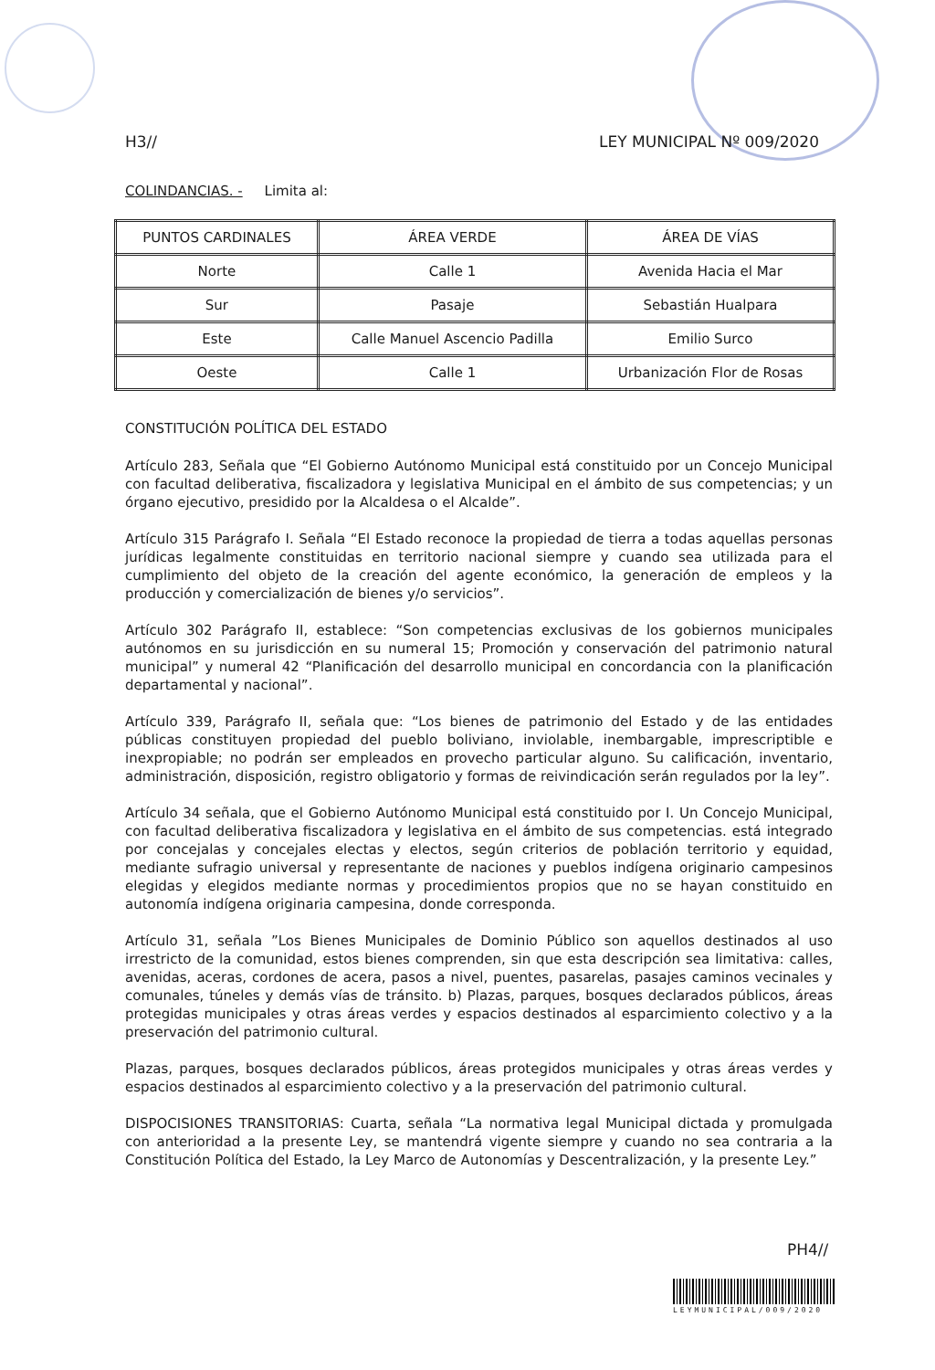H3// LEY MUNICIPAL Nº 009/2020
COLINDANCIAS. - Limita al:
| PUNTOS CARDINALES | ÁREA VERDE | ÁREA DE VÍAS |
| --- | --- | --- |
| Norte | Calle 1 | Avenida Hacia el Mar |
| Sur | Pasaje | Sebastián Hualpara |
| Este | Calle Manuel Ascencio Padilla | Emilio Surco |
| Oeste | Calle 1 | Urbanización Flor de Rosas |
CONSTITUCIÓN POLÍTICA DEL ESTADO
Artículo 283, Señala que “El Gobierno Autónomo Municipal está constituido por un Concejo Municipal con facultad deliberativa, fiscalizadora y legislativa Municipal en el ámbito de sus competencias; y un órgano ejecutivo, presidido por la Alcaldesa o el Alcalde”.
Artículo 315 Parágrafo I. Señala “El Estado reconoce la propiedad de tierra a todas aquellas personas jurídicas legalmente constituidas en territorio nacional siempre y cuando sea utilizada para el cumplimiento del objeto de la creación del agente económico, la generación de empleos y la producción y comercialización de bienes y/o servicios”.
Artículo 302 Parágrafo II, establece: “Son competencias exclusivas de los gobiernos municipales autónomos en su jurisdicción en su numeral 15; Promoción y conservación del patrimonio natural municipal” y numeral 42 “Planificación del desarrollo municipal en concordancia con la planificación departamental y nacional”.
Artículo 339, Parágrafo II, señala que: “Los bienes de patrimonio del Estado y de las entidades públicas constituyen propiedad del pueblo boliviano, inviolable, inembargable, imprescriptible e inexpropiable; no podrán ser empleados en provecho particular alguno. Su calificación, inventario, administración, disposición, registro obligatorio y formas de reivindicación serán regulados por la ley”.
Artículo 34 señala, que el Gobierno Autónomo Municipal está constituido por I. Un Concejo Municipal, con facultad deliberativa fiscalizadora y legislativa en el ámbito de sus competencias. está integrado por concejalas y concejales electas y electos, según criterios de población territorio y equidad, mediante sufragio universal y representante de naciones y pueblos indígena originario campesinos elegidas y elegidos mediante normas y procedimientos propios que no se hayan constituido en autonomía indígena originaria campesina, donde corresponda.
Artículo 31, señala ”Los Bienes Municipales de Dominio Público son aquellos destinados al uso irrestricto de la comunidad, estos bienes comprenden, sin que esta descripción sea limitativa: calles, avenidas, aceras, cordones de acera, pasos a nivel, puentes, pasarelas, pasajes caminos vecinales y comunales, túneles y demás vías de tránsito. b) Plazas, parques, bosques declarados públicos, áreas protegidas municipales y otras áreas verdes y espacios destinados al esparcimiento colectivo y a la preservación del patrimonio cultural.
Plazas, parques, bosques declarados públicos, áreas protegidos municipales y otras áreas verdes y espacios destinados al esparcimiento colectivo y a la preservación del patrimonio cultural.
DISPOCISIONES TRANSITORIAS: Cuarta, señala “La normativa legal Municipal dictada y promulgada con anterioridad a la presente Ley, se mantendrá vigente siempre y cuando no sea contraria a la Constitución Política del Estado, la Ley Marco de Autonomías y Descentralización, y la presente Ley.”
PH4//
LEYMUNICIPAL/009/2020